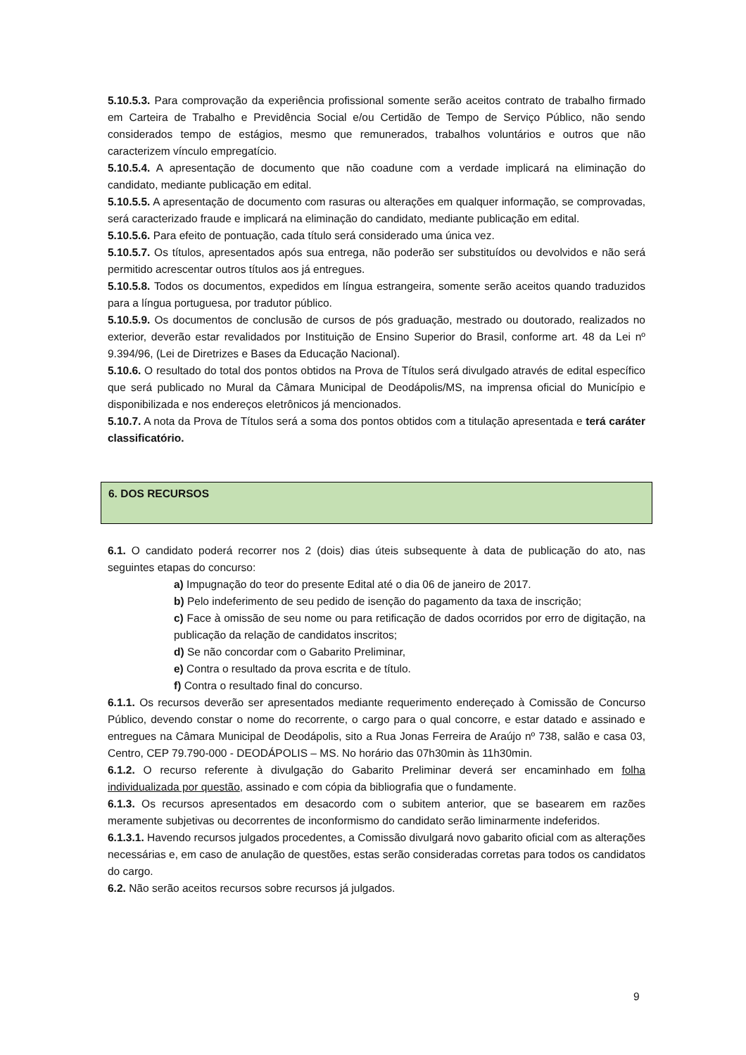5.10.5.3. Para comprovação da experiência profissional somente serão aceitos contrato de trabalho firmado em Carteira de Trabalho e Previdência Social e/ou Certidão de Tempo de Serviço Público, não sendo considerados tempo de estágios, mesmo que remunerados, trabalhos voluntários e outros que não caracterizem vínculo empregatício.
5.10.5.4. A apresentação de documento que não coadune com a verdade implicará na eliminação do candidato, mediante publicação em edital.
5.10.5.5. A apresentação de documento com rasuras ou alterações em qualquer informação, se comprovadas, será caracterizado fraude e implicará na eliminação do candidato, mediante publicação em edital.
5.10.5.6. Para efeito de pontuação, cada título será considerado uma única vez.
5.10.5.7. Os títulos, apresentados após sua entrega, não poderão ser substituídos ou devolvidos e não será permitido acrescentar outros títulos aos já entregues.
5.10.5.8. Todos os documentos, expedidos em língua estrangeira, somente serão aceitos quando traduzidos para a língua portuguesa, por tradutor público.
5.10.5.9. Os documentos de conclusão de cursos de pós graduação, mestrado ou doutorado, realizados no exterior, deverão estar revalidados por Instituição de Ensino Superior do Brasil, conforme art. 48 da Lei nº 9.394/96, (Lei de Diretrizes e Bases da Educação Nacional).
5.10.6. O resultado do total dos pontos obtidos na Prova de Títulos será divulgado através de edital específico que será publicado no Mural da Câmara Municipal de Deodápolis/MS, na imprensa oficial do Município e disponibilizada e nos endereços eletrônicos já mencionados.
5.10.7. A nota da Prova de Títulos será a soma dos pontos obtidos com a titulação apresentada e terá caráter classificatório.
6. DOS RECURSOS
6.1. O candidato poderá recorrer nos 2 (dois) dias úteis subsequente à data de publicação do ato, nas seguintes etapas do concurso:
a) Impugnação do teor do presente Edital até o dia 06 de janeiro de 2017.
b) Pelo indeferimento de seu pedido de isenção do pagamento da taxa de inscrição;
c) Face à omissão de seu nome ou para retificação de dados ocorridos por erro de digitação, na publicação da relação de candidatos inscritos;
d) Se não concordar com o Gabarito Preliminar,
e) Contra o resultado da prova escrita e de título.
f) Contra o resultado final do concurso.
6.1.1. Os recursos deverão ser apresentados mediante requerimento endereçado à Comissão de Concurso Público, devendo constar o nome do recorrente, o cargo para o qual concorre, e estar datado e assinado e entregues na Câmara Municipal de Deodápolis, sito a Rua Jonas Ferreira de Araújo nº 738, salão e casa 03, Centro, CEP 79.790-000 - DEODÁPOLIS – MS. No horário das 07h30min às 11h30min.
6.1.2. O recurso referente à divulgação do Gabarito Preliminar deverá ser encaminhado em folha individualizada por questão, assinado e com cópia da bibliografia que o fundamente.
6.1.3. Os recursos apresentados em desacordo com o subitem anterior, que se basearem em razões meramente subjetivas ou decorrentes de inconformismo do candidato serão liminarmente indeferidos.
6.1.3.1. Havendo recursos julgados procedentes, a Comissão divulgará novo gabarito oficial com as alterações necessárias e, em caso de anulação de questões, estas serão consideradas corretas para todos os candidatos do cargo.
6.2. Não serão aceitos recursos sobre recursos já julgados.
9